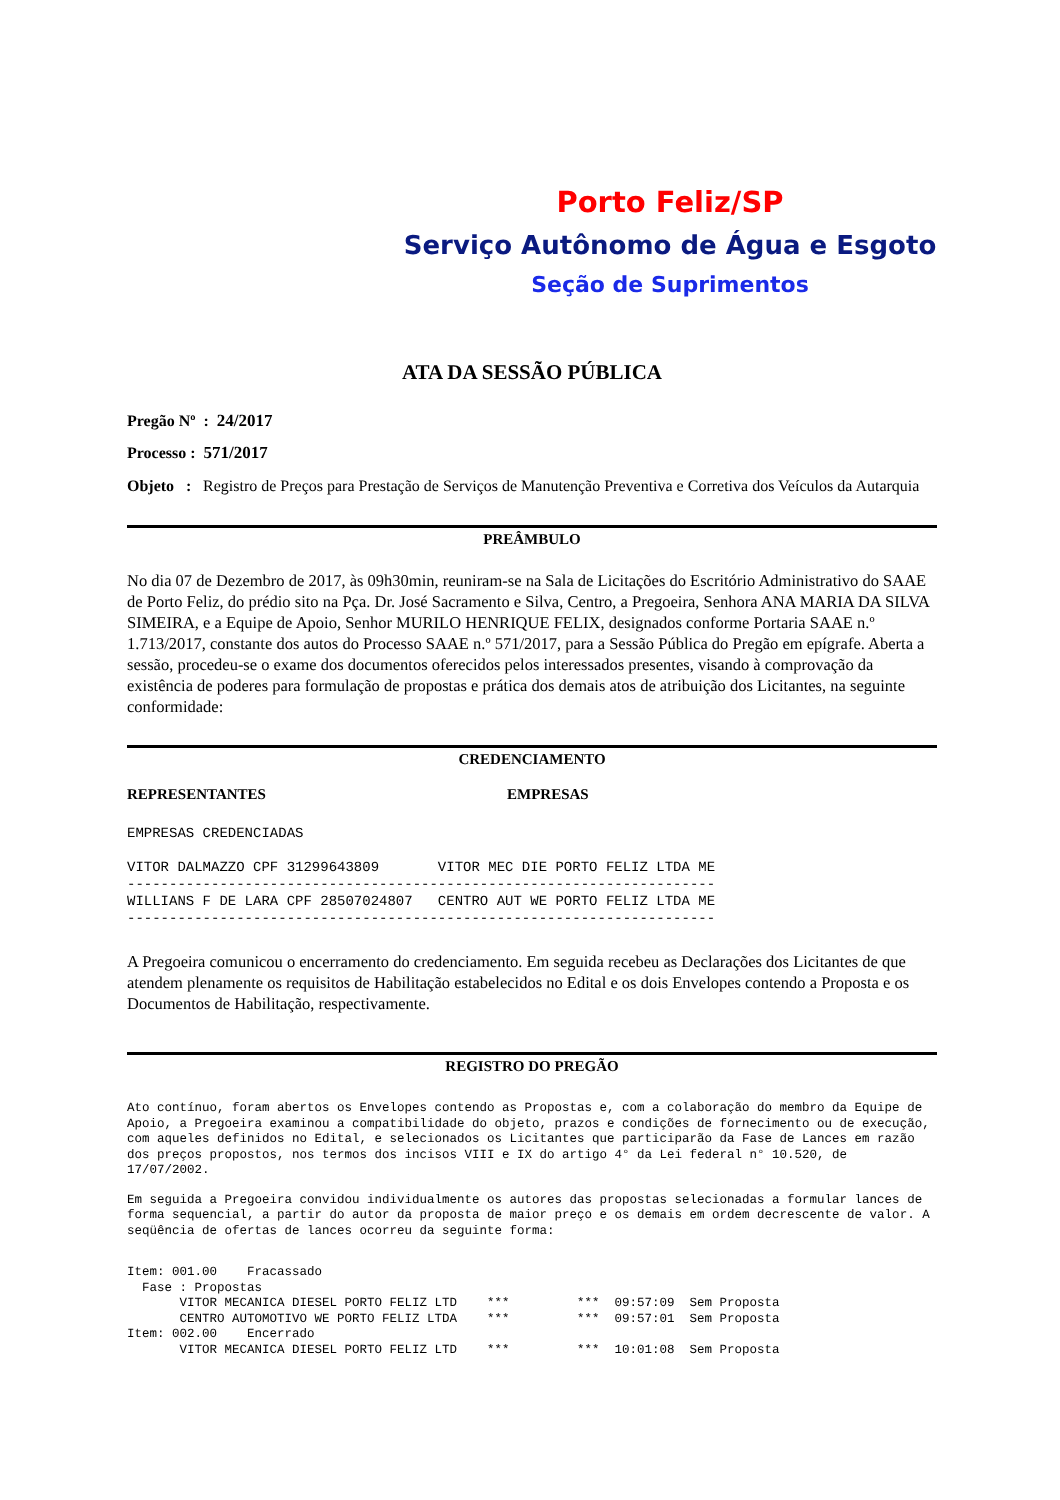Porto Feliz/SP
Serviço Autônomo de Água e Esgoto
Seção de Suprimentos
ATA DA SESSÃO PÚBLICA
Pregão Nº : 24/2017
Processo : 571/2017
Objeto : Registro de Preços para Prestação de Serviços de Manutenção Preventiva e Corretiva dos Veículos da Autarquia
PREÂMBULO
No dia 07 de Dezembro de 2017, às 09h30min, reuniram-se na Sala de Licitações do Escritório Administrativo do SAAE de Porto Feliz, do prédio sito na Pça. Dr. José Sacramento e Silva, Centro, a Pregoeira, Senhora ANA MARIA DA SILVA SIMEIRA, e a Equipe de Apoio, Senhor MURILO HENRIQUE FELIX, designados conforme Portaria SAAE n.º 1.713/2017, constante dos autos do Processo SAAE n.º 571/2017, para a Sessão Pública do Pregão em epígrafe. Aberta a sessão, procedeu-se o exame dos documentos oferecidos pelos interessados presentes, visando à comprovação da existência de poderes para formulação de propostas e prática dos demais atos de atribuição dos Licitantes, na seguinte conformidade:
CREDENCIAMENTO
REPRESENTANTES EMPRESAS
EMPRESAS CREDENCIADAS VITOR DALMAZZO CPF 31299643809 VITOR MEC DIE PORTO FELIZ LTDA ME ---------------------------------------------------------------------- WILLIANS F DE LARA CPF 28507024807 CENTRO AUT WE PORTO FELIZ LTDA ME ----------------------------------------------------------------------
A Pregoeira comunicou o encerramento do credenciamento. Em seguida recebeu as Declarações dos Licitantes de que atendem plenamente os requisitos de Habilitação estabelecidos no Edital e os dois Envelopes contendo a Proposta e os Documentos de Habilitação, respectivamente.
REGISTRO DO PREGÃO
Ato contínuo, foram abertos os Envelopes contendo as Propostas e, com a colaboração do membro da Equipe de Apoio, a Pregoeira examinou a compatibilidade do objeto, prazos e condições de fornecimento ou de execução, com aqueles definidos no Edital, e selecionados os Licitantes que participarão da Fase de Lances em razão dos preços propostos, nos termos dos incisos VIII e IX do artigo 4° da Lei federal n° 10.520, de 17/07/2002.
Em seguida a Pregoeira convidou individualmente os autores das propostas selecionadas a formular lances de forma sequencial, a partir do autor da proposta de maior preço e os demais em ordem decrescente de valor. A seqüência de ofertas de lances ocorreu da seguinte forma:
Item: 001.00 Fracassado Fase : Propostas VITOR MECANICA DIESEL PORTO FELIZ LTD *** *** 09:57:09 Sem Proposta CENTRO AUTOMOTIVO WE PORTO FELIZ LTDA *** *** 09:57:01 Sem Proposta Item: 002.00 Encerrado VITOR MECANICA DIESEL PORTO FELIZ LTD *** *** 10:01:08 Sem Proposta